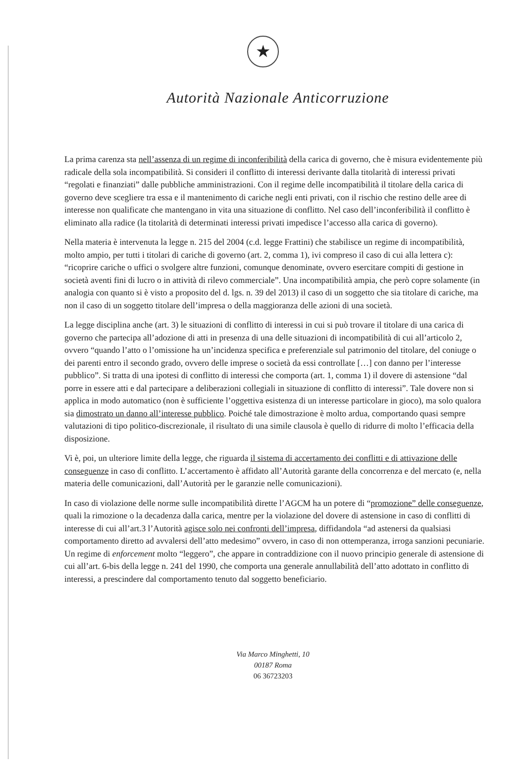★
Autorità Nazionale Anticorruzione
La prima carenza sta nell’assenza di un regime di inconferibilità della carica di governo, che è misura evidentemente più radicale della sola incompatibilità. Si consideri il conflitto di interessi derivante dalla titolarità di interessi privati “regolati e finanziati” dalle pubbliche amministrazioni. Con il regime delle incompatibilità il titolare della carica di governo deve scegliere tra essa e il mantenimento di cariche negli enti privati, con il rischio che restino delle aree di interesse non qualificate che mantengano in vita una situazione di conflitto. Nel caso dell’inconferibilità il conflitto è eliminato alla radice (la titolarità di determinati interessi privati impedisce l’accesso alla carica di governo).
Nella materia è intervenuta la legge n. 215 del 2004 (c.d. legge Frattini) che stabilisce un regime di incompatibilità, molto ampio, per tutti i titolari di cariche di governo (art. 2, comma 1), ivi compreso il caso di cui alla lettera c): “ricoprire cariche o uffici o svolgere altre funzioni, comunque denominate, ovvero esercitare compiti di gestione in società aventi fini di lucro o in attività di rilevo commerciale”. Una incompatibilità ampia, che però copre solamente (in analogia con quanto si è visto a proposito del d. lgs. n. 39 del 2013) il caso di un soggetto che sia titolare di cariche, ma non il caso di un soggetto titolare dell’impresa o della maggioranza delle azioni di una società.
La legge disciplina anche (art. 3) le situazioni di conflitto di interessi in cui si può trovare il titolare di una carica di governo che partecipa all’adozione di atti in presenza di una delle situazioni di incompatibilità di cui all’articolo 2, ovvero “quando l’atto o l’omissione ha un’incidenza specifica e preferenziale sul patrimonio del titolare, del coniuge o dei parenti entro il secondo grado, ovvero delle imprese o società da essi controllate […] con danno per l’interesse pubblico”. Si tratta di una ipotesi di conflitto di interessi che comporta (art. 1, comma 1) il dovere di astensione “dal porre in essere atti e dal partecipare a deliberazioni collegiali in situazione di conflitto di interessi”. Tale dovere non si applica in modo automatico (non è sufficiente l’oggettiva esistenza di un interesse particolare in gioco), ma solo qualora sia dimostrato un danno all’interesse pubblico. Poiché tale dimostrazione è molto ardua, comportando quasi sempre valutazioni di tipo politico-discrezionale, il risultato di una simile clausola è quello di ridurre di molto l’efficacia della disposizione.
Vi è, poi, un ulteriore limite della legge, che riguarda il sistema di accertamento dei conflitti e di attivazione delle conseguenze in caso di conflitto. L’accertamento è affidato all’Autorità garante della concorrenza e del mercato (e, nella materia delle comunicazioni, dall’Autorità per le garanzie nelle comunicazioni).
In caso di violazione delle norme sulle incompatibilità dirette l’AGCM ha un potere di “promozione” delle conseguenze, quali la rimozione o la decadenza dalla carica, mentre per la violazione del dovere di astensione in caso di conflitti di interesse di cui all’art.3 l’Autorità agisce solo nei confronti dell’impresa, diffidandola “ad astenersi da qualsiasi comportamento diretto ad avvalersi dell’atto medesimo” ovvero, in caso di non ottemperanza, irroga sanzioni pecuniarie. Un regime di enforcement molto “leggero”, che appare in contraddizione con il nuovo principio generale di astensione di cui all’art. 6-bis della legge n. 241 del 1990, che comporta una generale annullabilità dell’atto adottato in conflitto di interessi, a prescindere dal comportamento tenuto dal soggetto beneficiario.
Via Marco Minghetti, 10
00187 Roma
06 36723203